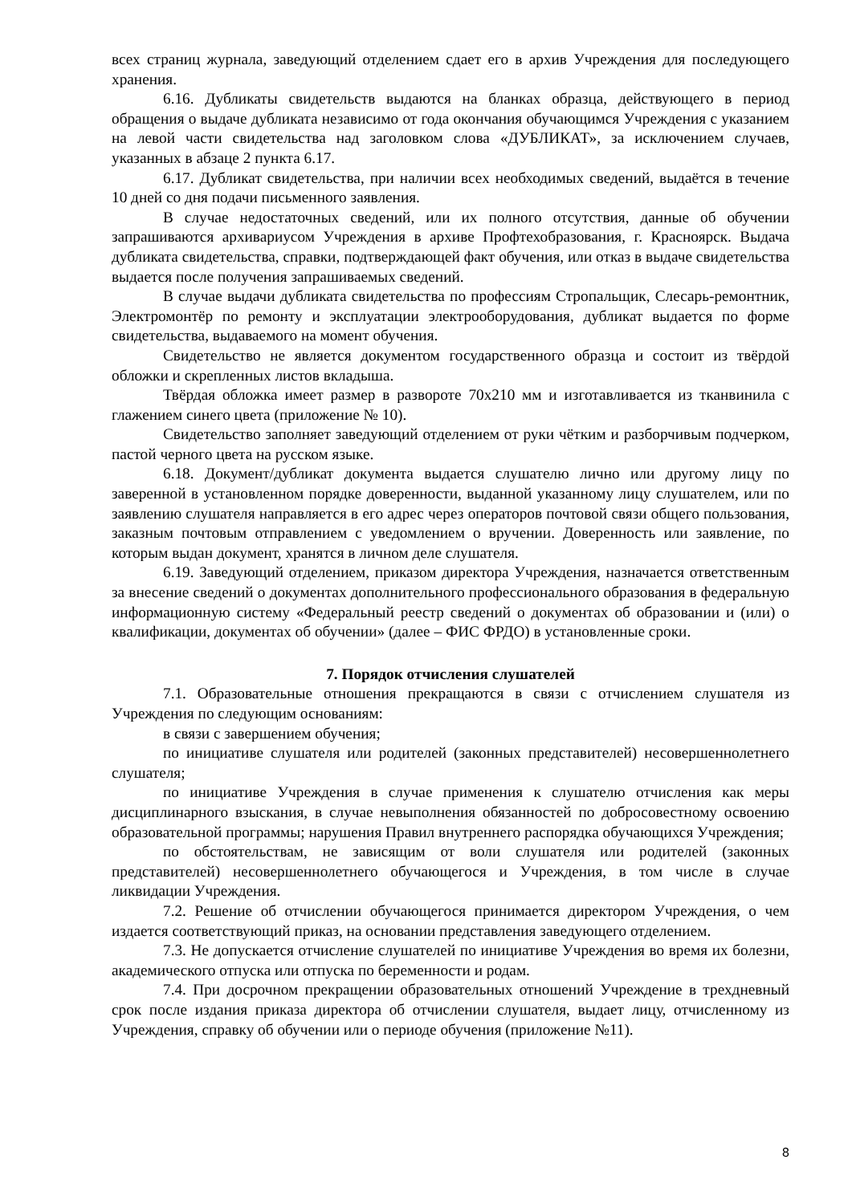всех страниц журнала, заведующий отделением сдает его в архив Учреждения для последующего хранения.
6.16. Дубликаты свидетельств выдаются на бланках образца, действующего в период обращения о выдаче дубликата независимо от года окончания обучающимся Учреждения с указанием на левой части свидетельства над заголовком слова «ДУБЛИКАТ», за исключением случаев, указанных в абзаце 2 пункта 6.17.
6.17. Дубликат свидетельства, при наличии всех необходимых сведений, выдаётся в течение 10 дней со дня подачи письменного заявления.
В случае недостаточных сведений, или их полного отсутствия, данные об обучении запрашиваются архивариусом Учреждения в архиве Профтехобразования, г. Красноярск. Выдача дубликата свидетельства, справки, подтверждающей факт обучения, или отказ в выдаче свидетельства выдается после получения запрашиваемых сведений.
В случае выдачи дубликата свидетельства по профессиям Стропальщик, Слесарь-ремонтник, Электромонтёр по ремонту и эксплуатации электрооборудования, дубликат выдается по форме свидетельства, выдаваемого на момент обучения.
Свидетельство не является документом государственного образца и состоит из твёрдой обложки и скрепленных листов вкладыша.
Твёрдая обложка имеет размер в развороте 70х210 мм и изготавливается из тканвинила с глажением синего цвета (приложение № 10).
Свидетельство заполняет заведующий отделением от руки чётким и разборчивым подчерком, пастой черного цвета на русском языке.
6.18. Документ/дубликат документа выдается слушателю лично или другому лицу по заверенной в установленном порядке доверенности, выданной указанному лицу слушателем, или по заявлению слушателя направляется в его адрес через операторов почтовой связи общего пользования, заказным почтовым отправлением с уведомлением о вручении. Доверенность или заявление, по которым выдан документ, хранятся в личном деле слушателя.
6.19. Заведующий отделением, приказом директора Учреждения, назначается ответственным за внесение сведений о документах дополнительного профессионального образования в федеральную информационную систему «Федеральный реестр сведений о документах об образовании и (или) о квалификации, документах об обучении» (далее – ФИС ФРДО) в установленные сроки.
7. Порядок отчисления слушателей
7.1. Образовательные отношения прекращаются в связи с отчислением слушателя из Учреждения по следующим основаниям:
в связи с завершением обучения;
по инициативе слушателя или родителей (законных представителей) несовершеннолетнего слушателя;
по инициативе Учреждения в случае применения к слушателю отчисления как меры дисциплинарного взыскания, в случае невыполнения обязанностей по добросовестному освоению образовательной программы; нарушения Правил внутреннего распорядка обучающихся Учреждения;
по обстоятельствам, не зависящим от воли слушателя или родителей (законных представителей) несовершеннолетнего обучающегося и Учреждения, в том числе в случае ликвидации Учреждения.
7.2. Решение об отчислении обучающегося принимается директором Учреждения, о чем издается соответствующий приказ, на основании представления заведующего отделением.
7.3. Не допускается отчисление слушателей по инициативе Учреждения во время их болезни, академического отпуска или отпуска по беременности и родам.
7.4. При досрочном прекращении образовательных отношений Учреждение в трехдневный срок после издания приказа директора об отчислении слушателя, выдает лицу, отчисленному из Учреждения, справку об обучении или о периоде обучения (приложение №11).
8